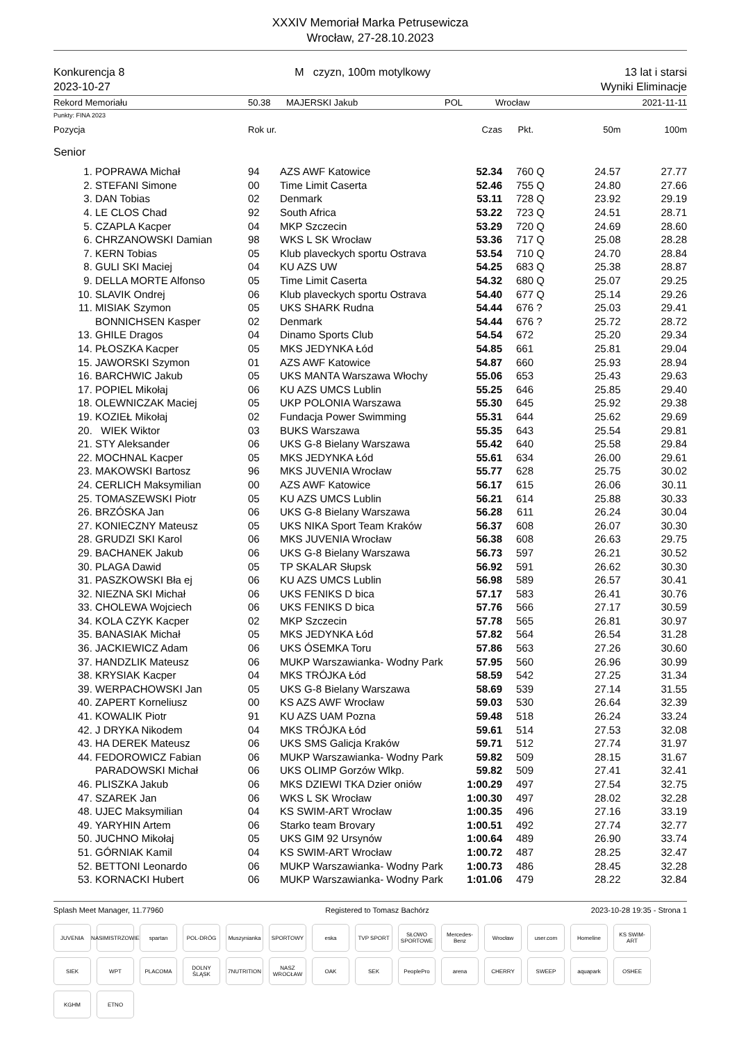XXXIV Memoriał Marka Petrusewicza
Wrocław, 27-28.10.2023
Konkurencja 8
2023-10-27
M czyzn, 100m motylkowy 13 lat i starsi
Wyniki Eliminacje
Rekord Memoriału 50.38 MAJERSKI Jakub POL Wrocław 2021-11-11
Punkty: FINA 2023
| Pozycja | | Rok ur. | | Czas | Pkt. | | 50m | 100m |
| --- | --- | --- | --- | --- | --- | --- | --- | --- |
| Senior | | | | | | | | |
| 1. | POPRAWA Michał | 94 | AZS AWF Katowice | 52.34 | 760 | Q | 24.57 | 27.77 |
| 2. | STEFANI Simone | 00 | Time Limit Caserta | 52.46 | 755 | Q | 24.80 | 27.66 |
| 3. | DAN Tobias | 02 | Denmark | 53.11 | 728 | Q | 23.92 | 29.19 |
| 4. | LE CLOS Chad | 92 | South Africa | 53.22 | 723 | Q | 24.51 | 28.71 |
| 5. | CZAPLA Kacper | 04 | MKP Szczecin | 53.29 | 720 | Q | 24.69 | 28.60 |
| 6. | CHRZANOWSKI Damian | 98 | WKS L SK Wrocław | 53.36 | 717 | Q | 25.08 | 28.28 |
| 7. | KERN Tobias | 05 | Klub plaveckych sportu Ostrava | 53.54 | 710 | Q | 24.70 | 28.84 |
| 8. | GULI SKI Maciej | 04 | KU AZS UW | 54.25 | 683 | Q | 25.38 | 28.87 |
| 9. | DELLA MORTE Alfonso | 05 | Time Limit Caserta | 54.32 | 680 | Q | 25.07 | 29.25 |
| 10. | SLAVIK Ondrej | 06 | Klub plaveckych sportu Ostrava | 54.40 | 677 | Q | 25.14 | 29.26 |
| 11. | MISIAK Szymon | 05 | UKS SHARK Rudna | 54.44 | 676 | ? | 25.03 | 29.41 |
| | BONNICHSEN Kasper | 02 | Denmark | 54.44 | 676 | ? | 25.72 | 28.72 |
| 13. | GHILE Dragos | 04 | Dinamo Sports Club | 54.54 | 672 | | 25.20 | 29.34 |
| 14. | PŁOSZKA Kacper | 05 | MKS JEDYNKA Łód | 54.85 | 661 | | 25.81 | 29.04 |
| 15. | JAWORSKI Szymon | 01 | AZS AWF Katowice | 54.87 | 660 | | 25.93 | 28.94 |
| 16. | BARCHWIC Jakub | 05 | UKS MANTA Warszawa Włochy | 55.06 | 653 | | 25.43 | 29.63 |
| 17. | POPIEL Mikołaj | 06 | KU AZS UMCS Lublin | 55.25 | 646 | | 25.85 | 29.40 |
| 18. | OLEWNICZAK Maciej | 05 | UKP POLONIA Warszawa | 55.30 | 645 | | 25.92 | 29.38 |
| 19. | KOZIEŁ Mikołaj | 02 | Fundacja Power Swimming | 55.31 | 644 | | 25.62 | 29.69 |
| 20. | WIEK Wiktor | 03 | BUKS Warszawa | 55.35 | 643 | | 25.54 | 29.81 |
| 21. | STY Aleksander | 06 | UKS G-8 Bielany Warszawa | 55.42 | 640 | | 25.58 | 29.84 |
| 22. | MOCHNAL Kacper | 05 | MKS JEDYNKA Łód | 55.61 | 634 | | 26.00 | 29.61 |
| 23. | MAKOWSKI Bartosz | 96 | MKS JUVENIA Wrocław | 55.77 | 628 | | 25.75 | 30.02 |
| 24. | CERLICH Maksymilian | 00 | AZS AWF Katowice | 56.17 | 615 | | 26.06 | 30.11 |
| 25. | TOMASZEWSKI Piotr | 05 | KU AZS UMCS Lublin | 56.21 | 614 | | 25.88 | 30.33 |
| 26. | BRZÓSKA Jan | 06 | UKS G-8 Bielany Warszawa | 56.28 | 611 | | 26.24 | 30.04 |
| 27. | KONIECZNY Mateusz | 05 | UKS NIKA Sport Team Kraków | 56.37 | 608 | | 26.07 | 30.30 |
| 28. | GRUDZI SKI Karol | 06 | MKS JUVENIA Wrocław | 56.38 | 608 | | 26.63 | 29.75 |
| 29. | BACHANEK Jakub | 06 | UKS G-8 Bielany Warszawa | 56.73 | 597 | | 26.21 | 30.52 |
| 30. | PLAGA Dawid | 05 | TP SKALAR Słupsk | 56.92 | 591 | | 26.62 | 30.30 |
| 31. | PASZKOWSKI Bła ej | 06 | KU AZS UMCS Lublin | 56.98 | 589 | | 26.57 | 30.41 |
| 32. | NIEZNA SKI Michał | 06 | UKS FENIKS D bica | 57.17 | 583 | | 26.41 | 30.76 |
| 33. | CHOLEWA Wojciech | 06 | UKS FENIKS D bica | 57.76 | 566 | | 27.17 | 30.59 |
| 34. | KOLA CZYK Kacper | 02 | MKP Szczecin | 57.78 | 565 | | 26.81 | 30.97 |
| 35. | BANASIAK Michał | 05 | MKS JEDYNKA Łód | 57.82 | 564 | | 26.54 | 31.28 |
| 36. | JACKIEWICZ Adam | 06 | UKS ÓSEMKA Toru | 57.86 | 563 | | 27.26 | 30.60 |
| 37. | HANDZLIK Mateusz | 06 | MUKP Warszawianka- Wodny Park | 57.95 | 560 | | 26.96 | 30.99 |
| 38. | KRYSIAK Kacper | 04 | MKS TRÓJKA Łód | 58.59 | 542 | | 27.25 | 31.34 |
| 39. | WERPACHOWSKI Jan | 05 | UKS G-8 Bielany Warszawa | 58.69 | 539 | | 27.14 | 31.55 |
| 40. | ZAPERT Korneliusz | 00 | KS AZS AWF Wrocław | 59.03 | 530 | | 26.64 | 32.39 |
| 41. | KOWALIK Piotr | 91 | KU AZS UAM Pozna | 59.48 | 518 | | 26.24 | 33.24 |
| 42. | J DRYKA Nikodem | 04 | MKS TRÓJKA Łód | 59.61 | 514 | | 27.53 | 32.08 |
| 43. | HA DEREK Mateusz | 06 | UKS SMS Galicja Kraków | 59.71 | 512 | | 27.74 | 31.97 |
| 44. | FEDOROWICZ Fabian | 06 | MUKP Warszawianka- Wodny Park | 59.82 | 509 | | 28.15 | 31.67 |
| | PARADOWSKI Michał | 06 | UKS OLIMP Gorzów Wlkp. | 59.82 | 509 | | 27.41 | 32.41 |
| 46. | PLISZKA Jakub | 06 | MKS DZIEWI TKA Dzier oniów | 1:00.29 | 497 | | 27.54 | 32.75 |
| 47. | SZAREK Jan | 06 | WKS L SK Wrocław | 1:00.30 | 497 | | 28.02 | 32.28 |
| 48. | UJEC Maksymilian | 04 | KS SWIM-ART Wrocław | 1:00.35 | 496 | | 27.16 | 33.19 |
| 49. | YARYHIN Artem | 06 | Starko team Brovary | 1:00.51 | 492 | | 27.74 | 32.77 |
| 50. | JUCHNO Mikołaj | 05 | UKS GIM 92 Ursynów | 1:00.64 | 489 | | 26.90 | 33.74 |
| 51. | GÓRNIAK Kamil | 04 | KS SWIM-ART Wrocław | 1:00.72 | 487 | | 28.25 | 32.47 |
| 52. | BETTONI Leonardo | 06 | MUKP Warszawianka- Wodny Park | 1:00.73 | 486 | | 28.45 | 32.28 |
| 53. | KORNACKI Hubert | 06 | MUKP Warszawianka- Wodny Park | 1:01.06 | 479 | | 28.22 | 32.84 |
Splash Meet Manager, 11.77960 Registered to Tomasz Bachórz 2023-10-28 19:35 - Strona 1
JUVENIA NASIMISTRZOWIE spartan POL-DRÓG Muszynianka SPORTOWY eska TVP SPORT SŁOWO SPORTOWE Mercedes-Benz Wrocław user.com Homeline KS SWIM-ART SIEK WPT PLACOMA DOLNY ŚLĄSK 7NUTRITION NASZ WROCŁAW OAK SEK PeoplePro arena CHERRY SWEEP aquapark OSHEE KGHM ETNO